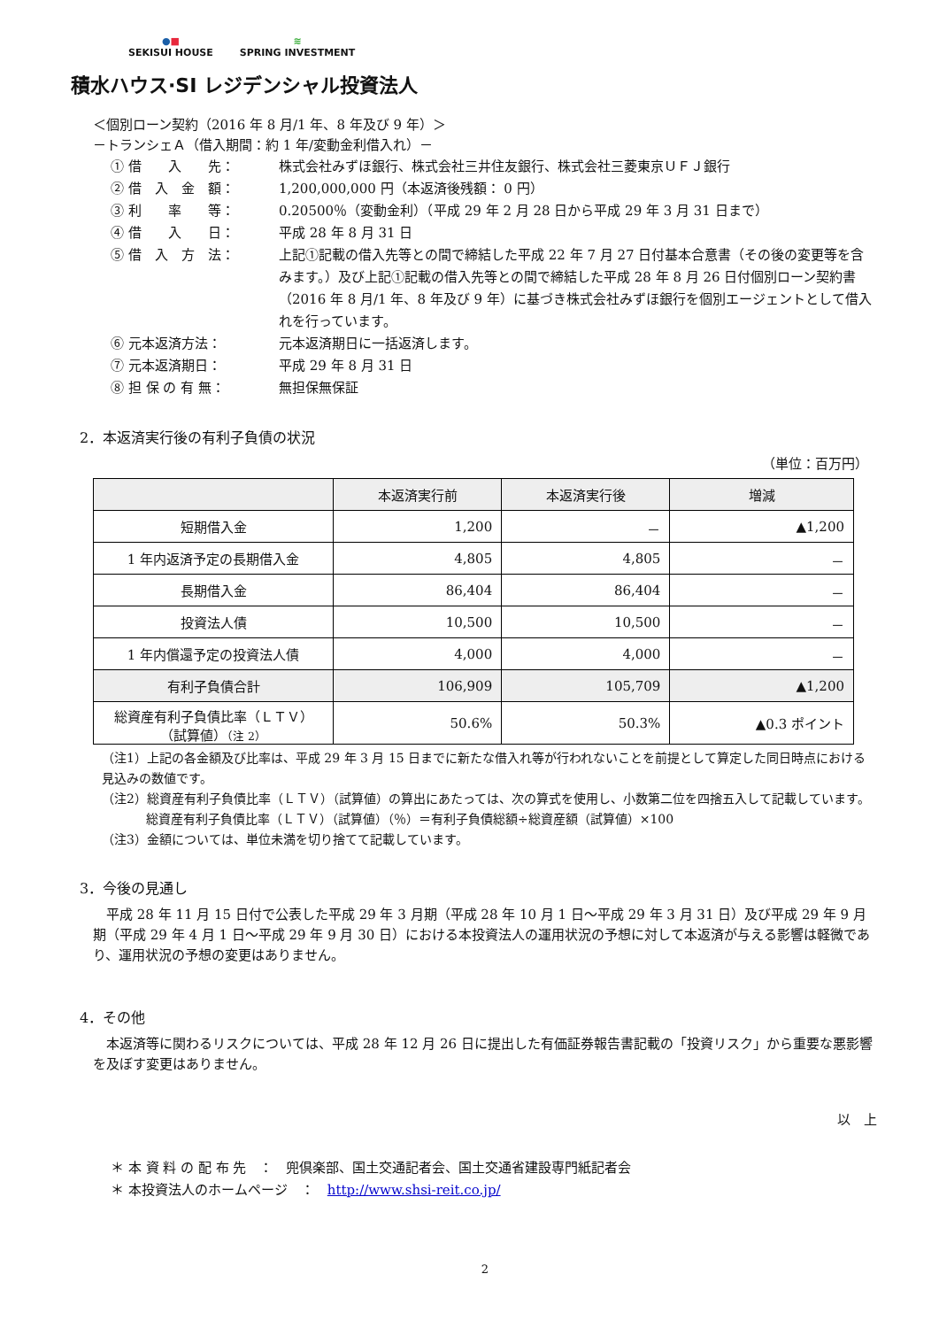●■
SEKISUI HOUSE
≋
SPRING INVESTMENT
積水ハウス·SI レジデンシャル投資法人
＜個別ローン契約（2016 年 8 月/1 年、8 年及び 9 年）＞
－トランシェＡ（借入期間：約 1 年/変動金利借入れ）－
① 借　　入　　先： 株式会社みずほ銀行、株式会社三井住友銀行、株式会社三菱東京ＵＦＪ銀行
② 借　入　金　額： 1,200,000,000 円（本返済後残額： 0 円）
③ 利　　率　　等： 0.20500％（変動金利）（平成 29 年 2 月 28 日から平成 29 年 3 月 31 日まで）
④ 借　　入　　日： 平成 28 年 8 月 31 日
⑤ 借　入　方　法： 上記①記載の借入先等との間で締結した平成 22 年 7 月 27 日付基本合意書（その後の変更等を含みます。）及び上記①記載の借入先等との間で締結した平成 28 年 8 月 26 日付個別ローン契約書（2016 年 8 月/1 年、8 年及び 9 年）に基づき株式会社みずほ銀行を個別エージェントとして借入れを行っています。
⑥ 元本返済方法： 元本返済期日に一括返済します。
⑦ 元本返済期日： 平成 29 年 8 月 31 日
⑧ 担 保 の 有 無： 無担保無保証
2．本返済実行後の有利子負債の状況
（単位：百万円）
| | 本返済実行前 | 本返済実行後 | 増減 |
| --- | --- | --- | --- |
| 短期借入金 | 1,200 | － | ▲1,200 |
| 1 年内返済予定の長期借入金 | 4,805 | 4,805 | － |
| 長期借入金 | 86,404 | 86,404 | － |
| 投資法人債 | 10,500 | 10,500 | － |
| 1 年内償還予定の投資法人債 | 4,000 | 4,000 | － |
| 有利子負債合計 | 106,909 | 105,709 | ▲1,200 |
| 総資産有利子負債比率（ＬＴＶ） （試算値） （注 2） | 50.6% | 50.3% | ▲0.3 ポイント |
（注1）上記の各金額及び比率は、平成 29 年 3 月 15 日までに新たな借入れ等が行われないことを前提として算定した同日時点における見込みの数値です。
（注2）総資産有利子負債比率（ＬＴＶ）（試算値）の算出にあたっては、次の算式を使用し、小数第二位を四捨五入して記載しています。
総資産有利子負債比率（ＬＴＶ）（試算値）（％）＝有利子負債総額÷総資産額（試算値）×100
（注3）金額については、単位未満を切り捨てて記載しています。
3．今後の見通し
平成 28 年 11 月 15 日付で公表した平成 29 年 3 月期（平成 28 年 10 月 1 日～平成 29 年 3 月 31 日）及び平成 29 年 9 月期（平成 29 年 4 月 1 日～平成 29 年 9 月 30 日）における本投資法人の運用状況の予想に対して本返済が与える影響は軽微であり、運用状況の予想の変更はありません。
4．その他
本返済等に関わるリスクについては、平成 28 年 12 月 26 日に提出した有価証券報告書記載の「投資リスク」から重要な悪影響を及ぼす変更はありません。
以　上
＊ 本 資 料 の 配 布 先　：　兜倶楽部、国土交通記者会、国土交通省建設専門紙記者会
＊ 本投資法人のホームページ　：　http://www.shsi-reit.co.jp/
2